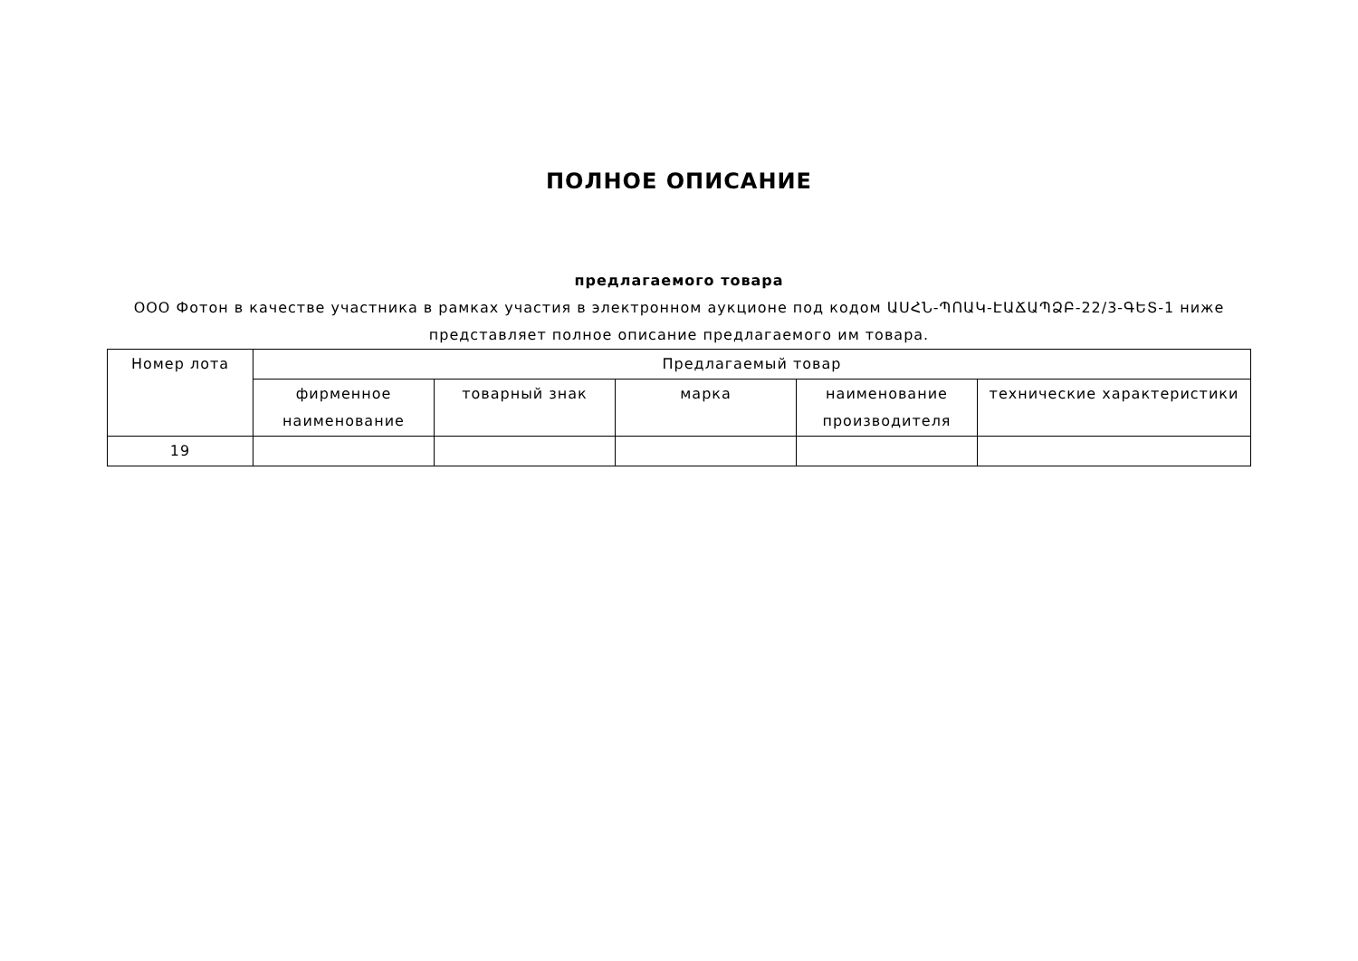ПОЛНОЕ ОПИСАНИЕ
предлагаемого товара
ООО Фотон в качестве участника в рамках участия в электронном аукционе под кодом ԱՍՀՆ-ՊՈԱԿ-ԷԱՃԱՊՁԲ-22/3-ԳԵՏ-1 ниже представляет полное описание предлагаемого им товара.
| Номер лота | Предлагаемый товар | | | | |
| --- | --- | --- | --- | --- | --- |
| | фирменное наименование | товарный знак | марка | наименование производителя | технические характеристики |
| 19 | | | | | |